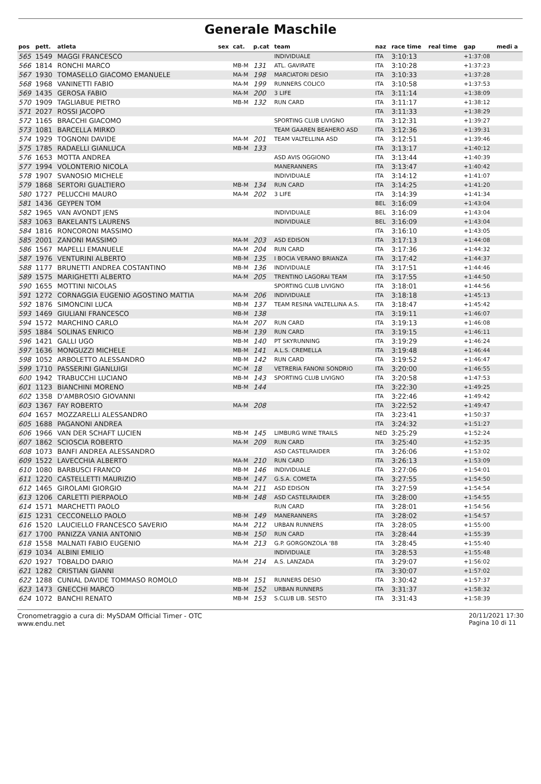Generale Maschile
| pos | pett. | atleta | sex | cat. | p.cat | team | naz | race time | real time | gap | medi a |
| --- | --- | --- | --- | --- | --- | --- | --- | --- | --- | --- | --- |
| 565 | 1549 | MAGGI FRANCESCO | | | | INDIVIDUALE | ITA | 3:10:13 | | +1:37:08 | |
| 566 | 1814 | RONCHI MARCO | | MB-M | 131 | ATL. GAVIRATE | ITA | 3:10:28 | | +1:37:23 | |
| 567 | 1930 | TOMASELLO GIACOMO EMANUELE | | MA-M | 198 | MARCIATORI DESIO | ITA | 3:10:33 | | +1:37:28 | |
| 568 | 1968 | VANINETTI FABIO | | MA-M | 199 | RUNNERS COLICO | ITA | 3:10:58 | | +1:37:53 | |
| 569 | 1435 | GEROSA FABIO | | MA-M | 200 | 3 LIFE | ITA | 3:11:14 | | +1:38:09 | |
| 570 | 1909 | TAGLIABUE PIETRO | | MB-M | 132 | RUN CARD | ITA | 3:11:17 | | +1:38:12 | |
| 571 | 2027 | ROSSI JACOPO | | | | | ITA | 3:11:33 | | +1:38:29 | |
| 572 | 1165 | BRACCHI GIACOMO | | | | SPORTING CLUB LIVIGNO | ITA | 3:12:31 | | +1:39:27 | |
| 573 | 1081 | BARCELLA MIRKO | | | | TEAM GAAREN BEAHERO ASD | ITA | 3:12:36 | | +1:39:31 | |
| 574 | 1929 | TOGNONI DAVIDE | | MA-M | 201 | TEAM VALTELLINA ASD | ITA | 3:12:51 | | +1:39:46 | |
| 575 | 1785 | RADAELLI GIANLUCA | | MB-M | 133 | | ITA | 3:13:17 | | +1:40:12 | |
| 576 | 1653 | MOTTA ANDREA | | | | ASD AVIS OGGIONO | ITA | 3:13:44 | | +1:40:39 | |
| 577 | 1994 | VOLONTERIO NICOLA | | | | MANERANNERS | ITA | 3:13:47 | | +1:40:42 | |
| 578 | 1907 | SVANOSIO MICHELE | | | | INDIVIDUALE | ITA | 3:14:12 | | +1:41:07 | |
| 579 | 1868 | SERTORI GUALTIERO | | MB-M | 134 | RUN CARD | ITA | 3:14:25 | | +1:41:20 | |
| 580 | 1727 | PELUCCHI MAURO | | MA-M | 202 | 3 LIFE | ITA | 3:14:39 | | +1:41:34 | |
| 581 | 1436 | GEYPEN TOM | | | | | BEL | 3:16:09 | | +1:43:04 | |
| 582 | 1965 | VAN AVONDT JENS | | | | INDIVIDUALE | BEL | 3:16:09 | | +1:43:04 | |
| 583 | 1063 | BAKELANTS LAURENS | | | | INDIVIDUALE | BEL | 3:16:09 | | +1:43:04 | |
| 584 | 1816 | RONCORONI MASSIMO | | | | | ITA | 3:16:10 | | +1:43:05 | |
| 585 | 2001 | ZANONI MASSIMO | | MA-M | 203 | ASD EDISON | ITA | 3:17:13 | | +1:44:08 | |
| 586 | 1567 | MAPELLI EMANUELE | | MA-M | 204 | RUN CARD | ITA | 3:17:36 | | +1:44:32 | |
| 587 | 1976 | VENTURINI ALBERTO | | MB-M | 135 | I BOCIA VERANO BRIANZA | ITA | 3:17:42 | | +1:44:37 | |
| 588 | 1177 | BRUNETTI ANDREA COSTANTINO | | MB-M | 136 | INDIVIDUALE | ITA | 3:17:51 | | +1:44:46 | |
| 589 | 1575 | MARIGHETTI ALBERTO | | MA-M | 205 | TRENTINO LAGORAI TEAM | ITA | 3:17:55 | | +1:44:50 | |
| 590 | 1655 | MOTTINI NICOLAS | | | | SPORTING CLUB LIVIGNO | ITA | 3:18:01 | | +1:44:56 | |
| 591 | 1272 | CORNAGGIA EUGENIO AGOSTINO MATTIA | | MA-M | 206 | INDIVIDUALE | ITA | 3:18:18 | | +1:45:13 | |
| 592 | 1876 | SIMONCINI LUCA | | MB-M | 137 | TEAM RESINA VALTELLINA A.S. | ITA | 3:18:47 | | +1:45:42 | |
| 593 | 1469 | GIULIANI FRANCESCO | | MB-M | 138 | | ITA | 3:19:11 | | +1:46:07 | |
| 594 | 1572 | MARCHINO CARLO | | MA-M | 207 | RUN CARD | ITA | 3:19:13 | | +1:46:08 | |
| 595 | 1884 | SOLINAS ENRICO | | MB-M | 139 | RUN CARD | ITA | 3:19:15 | | +1:46:11 | |
| 596 | 1421 | GALLI UGO | | MB-M | 140 | PT SKYRUNNING | ITA | 3:19:29 | | +1:46:24 | |
| 597 | 1636 | MONGUZZI MICHELE | | MB-M | 141 | A.L.S. CREMELLA | ITA | 3:19:48 | | +1:46:44 | |
| 598 | 1052 | ARBOLETTO ALESSANDRO | | MB-M | 142 | RUN CARD | ITA | 3:19:52 | | +1:46:47 | |
| 599 | 1710 | PASSERINI GIANLUIGI | | MC-M | 18 | VETRERIA FANONI SONDRIO | ITA | 3:20:00 | | +1:46:55 | |
| 600 | 1942 | TRABUCCHI LUCIANO | | MB-M | 143 | SPORTING CLUB LIVIGNO | ITA | 3:20:58 | | +1:47:53 | |
| 601 | 1123 | BIANCHINI MORENO | | MB-M | 144 | | ITA | 3:22:30 | | +1:49:25 | |
| 602 | 1358 | D'AMBROSIO GIOVANNI | | | | | ITA | 3:22:46 | | +1:49:42 | |
| 603 | 1367 | FAY ROBERTO | | MA-M | 208 | | ITA | 3:22:52 | | +1:49:47 | |
| 604 | 1657 | MOZZARELLI ALESSANDRO | | | | | ITA | 3:23:41 | | +1:50:37 | |
| 605 | 1688 | PAGANONI ANDREA | | | | | ITA | 3:24:32 | | +1:51:27 | |
| 606 | 1966 | VAN DER SCHAFT LUCIEN | | MB-M | 145 | LIMBURG WINE TRAILS | NED | 3:25:29 | | +1:52:24 | |
| 607 | 1862 | SCIOSCIA ROBERTO | | MA-M | 209 | RUN CARD | ITA | 3:25:40 | | +1:52:35 | |
| 608 | 1073 | BANFI ANDREA ALESSANDRO | | | | ASD CASTELRAIDER | ITA | 3:26:06 | | +1:53:02 | |
| 609 | 1522 | LAVECCHIA ALBERTO | | MA-M | 210 | RUN CARD | ITA | 3:26:13 | | +1:53:09 | |
| 610 | 1080 | BARBUSCI FRANCO | | MB-M | 146 | INDIVIDUALE | ITA | 3:27:06 | | +1:54:01 | |
| 611 | 1220 | CASTELLETTI MAURIZIO | | MB-M | 147 | G.S.A. COMETA | ITA | 3:27:55 | | +1:54:50 | |
| 612 | 1465 | GIROLAMI GIORGIO | | MA-M | 211 | ASD EDISON | ITA | 3:27:59 | | +1:54:54 | |
| 613 | 1206 | CARLETTI PIERPAOLO | | MB-M | 148 | ASD CASTELRAIDER | ITA | 3:28:00 | | +1:54:55 | |
| 614 | 1571 | MARCHETTI PAOLO | | | | RUN CARD | ITA | 3:28:01 | | +1:54:56 | |
| 615 | 1231 | CECCONELLO PAOLO | | MB-M | 149 | MANERANNERS | ITA | 3:28:02 | | +1:54:57 | |
| 616 | 1520 | LAUCIELLO FRANCESCO SAVERIO | | MA-M | 212 | URBAN RUNNERS | ITA | 3:28:05 | | +1:55:00 | |
| 617 | 1700 | PANIZZA VANIA ANTONIO | | MB-M | 150 | RUN CARD | ITA | 3:28:44 | | +1:55:39 | |
| 618 | 1558 | MALNATI FABIO EUGENIO | | MA-M | 213 | G.P. GORGONZOLA '88 | ITA | 3:28:45 | | +1:55:40 | |
| 619 | 1034 | ALBINI EMILIO | | | | INDIVIDUALE | ITA | 3:28:53 | | +1:55:48 | |
| 620 | 1927 | TOBALDO DARIO | | MA-M | 214 | A.S. LANZADA | ITA | 3:29:07 | | +1:56:02 | |
| 621 | 1282 | CRISTIAN GIANNI | | | | | ITA | 3:30:07 | | +1:57:02 | |
| 622 | 1288 | CUNIAL DAVIDE TOMMASO ROMOLO | | MB-M | 151 | RUNNERS DESIO | ITA | 3:30:42 | | +1:57:37 | |
| 623 | 1473 | GNECCHI MARCO | | MB-M | 152 | URBAN RUNNERS | ITA | 3:31:37 | | +1:58:32 | |
| 624 | 1072 | BANCHI RENATO | | MB-M | 153 | S.CLUB LIB. SESTO | ITA | 3:31:43 | | +1:58:39 | |
Cronometraggio a cura di: MySDAM Official Timer - OTC
www.endu.net
20/11/2021 17:30
Pagina 10 di 11